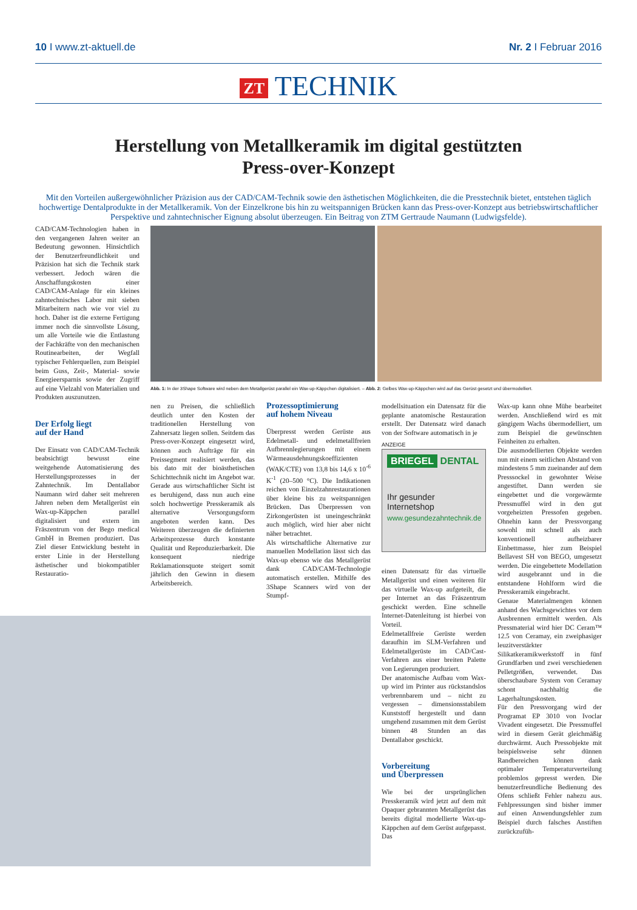10 I www.zt-aktuell.de Nr. 2 I Februar 2016
ZT TECHNIK
Herstellung von Metallkeramik im digital gestützten
Press-over-Konzept
Mit den Vorteilen außergewöhnlicher Präzision aus der CAD/CAM-Technik sowie den ästhetischen Möglichkeiten, die die Presstechnik bietet, entstehen täglich hochwertige Dentalprodukte in der Metallkeramik. Von der Einzelkrone bis hin zu weitspannigen Brücken kann das Press-over-Konzept aus betriebswirtschaftlicher Perspektive und zahntechnischer Eignung absolut überzeugen. Ein Beitrag von ZTM Gertraude Naumann (Ludwigsfelde).
Abb. 1: In der 3Shape Software wird neben dem Metallgerüst parallel ein Wax-up-Käppchen digitalisiert. – Abb. 2: Gelbes Wax-up-Käppchen wird auf das Gerüst gesetzt und übermodelliert.
CAD/CAM-Technologien haben in den vergangenen Jahren weiter an Bedeutung gewonnen. Hinsichtlich der Benutzerfreundlichkeit und Präzision hat sich die Technik stark verbessert. Jedoch wären die Anschaffungskosten einer CAD/CAM-Anlage für ein kleines zahntechnisches Labor mit sieben Mitarbeitern nach wie vor viel zu hoch. Daher ist die externe Fertigung immer noch die sinnvollste Lösung, um alle Vorteile wie die Entlastung der Fachkräfte von den mechanischen Routinearbeiten, der Wegfall typischer Fehlerquellen, zum Beispiel beim Guss, Zeit-, Material- sowie Energieersparnis sowie der Zugriff auf eine Vielzahl von Materialien und Produkten auszunutzen.
Der Erfolg liegt
auf der Hand
Der Einsatz von CAD/CAM-Technik beabsichtigt bewusst eine weitgehende Automatisierung des Herstellungsprozesses in der Zahntechnik. Im Dentallabor Naumann wird daher seit mehreren Jahren neben dem Metallgerüst ein Wax-up-Käppchen parallel digitalisiert und extern im Fräszentrum von der Bego medical GmbH in Bremen produziert. Das Ziel dieser Entwicklung besteht in erster Linie in der Herstellung ästhetischer und biokompatibler Restauratio-
nen zu Preisen, die schließlich deutlich unter den Kosten der traditionellen Herstellung von Zahnersatz liegen sollen. Seitdem das Press-over-Konzept eingesetzt wird, können auch Aufträge für ein Preissegment realisiert werden, das bis dato mit der bioästhetischen Schichttechnik nicht im Angebot war. Gerade aus wirtschaftlicher Sicht ist es beruhigend, dass nun auch eine solch hochwertige Presskeramik als alternative Versorgungsform angeboten werden kann. Des Weiteren überzeugen die definierten Arbeitsprozesse durch konstante Qualität und Reproduzierbarkeit. Die konsequent niedrige Reklamationsquote steigert somit jährlich den Gewinn in diesem Arbeitsbereich.
Prozessoptimierung
auf hohem Niveau
Überpresst werden Gerüste aus Edelmetall- und edelmetallfreien Aufbrennlegierungen mit einem Wärmeausdehnungskoeffizienten (WAK/CTE) von 13,8 bis 14,6 x 10<sup>-6</sup> K<sup>-1</sup> (20–500 °C). Die Indikationen reichen von Einzelzahnrestaurationen über kleine bis zu weitspannigen Brücken. Das Überpressen von Zirkongerüsten ist uneingeschränkt auch möglich, wird hier aber nicht näher betrachtet.
Als wirtschaftliche Alternative zur manuellen Modellation lässt sich das Wax-up ebenso wie das Metallgerüst dank CAD/CAM-Technologie automatisch erstellen. Mithilfe des 3Shape Scanners wird von der Stumpf-
modellsituation ein Datensatz für die geplante anatomische Restauration erstellt. Der Datensatz wird danach von der Software automatisch in je
ANZEIGE
BRIEGEL
DENTAL
Ihr gesunder Internetshop
www.gesundezahntechnik.de
einen Datensatz für das virtuelle Metallgerüst und einen weiteren für das virtuelle Wax-up aufgeteilt, die per Internet an das Fräszentrum geschickt werden. Eine schnelle Internet-Datenleitung ist hierbei von Vorteil.
Edelmetallfreie Gerüste werden daraufhin im SLM-Verfahren und Edelmetallgerüste im CAD/Cast-Verfahren aus einer breiten Palette von Legierungen produziert.
Der anatomische Aufbau vom Wax-up wird im Printer aus rückstandslos verbrennbarem und – nicht zu vergessen – dimensionsstabilem Kunststoff hergestellt und dann umgehend zusammen mit dem Gerüst binnen 48 Stunden an das Dentallabor geschickt.
Vorbereitung
und Überpressen
Wie bei der ursprünglichen Presskeramik wird jetzt auf dem mit Opaquer gebrannten Metallgerüst das bereits digital modellierte Wax-up-Käppchen auf dem Gerüst aufgepasst. Das
Wax-up kann ohne Mühe bearbeitet werden. Anschließend wird es mit gängigem Wachs übermodelliert, um zum Beispiel die gewünschten Feinheiten zu erhalten.
Die ausmodellierten Objekte werden nun mit einem seitlichen Abstand von mindestens 5 mm zueinander auf dem Presssockel in gewohnter Weise angestiftet. Dann werden sie eingebettet und die vorgewärmte Pressmuffel wird in den gut vorgeheizten Pressofen gegeben. Ohnehin kann der Pressvorgang sowohl mit schnell als auch konventionell aufheizbarer Einbettmasse, hier zum Beispiel Bellavest SH von BEGO, umgesetzt werden. Die eingebettete Modellation wird ausgebrannt und in die entstandene Hohlform wird die Presskeramik eingebracht.
Genaue Materialmengen können anhand des Wachsgewichtes vor dem Ausbrennen ermittelt werden. Als Pressmaterial wird hier DC Ceram™ 12.5 von Ceramay, ein zweiphasiger leuzitverstärkter Silikatkeramikwerkstoff in fünf Grundfarben und zwei verschiedenen Pelletgrößen, verwendet. Das überschaubare System von Ceramay schont nachhaltig die Lagerhaltungskosten.
Für den Pressvorgang wird der Programat EP 3010 von Ivoclar Vivadent eingesetzt. Die Pressmuffel wird in diesem Gerät gleichmäßig durchwärmt. Auch Pressobjekte mit beispielsweise sehr dünnen Randbereichen können dank optimaler Temperaturverteilung problemlos gepresst werden. Die benutzerfreundliche Bedienung des Ofens schließt Fehler nahezu aus. Fehlpressungen sind bisher immer auf einen Anwendungsfehler zum Beispiel durch falsches Anstiften zurückzufüh-